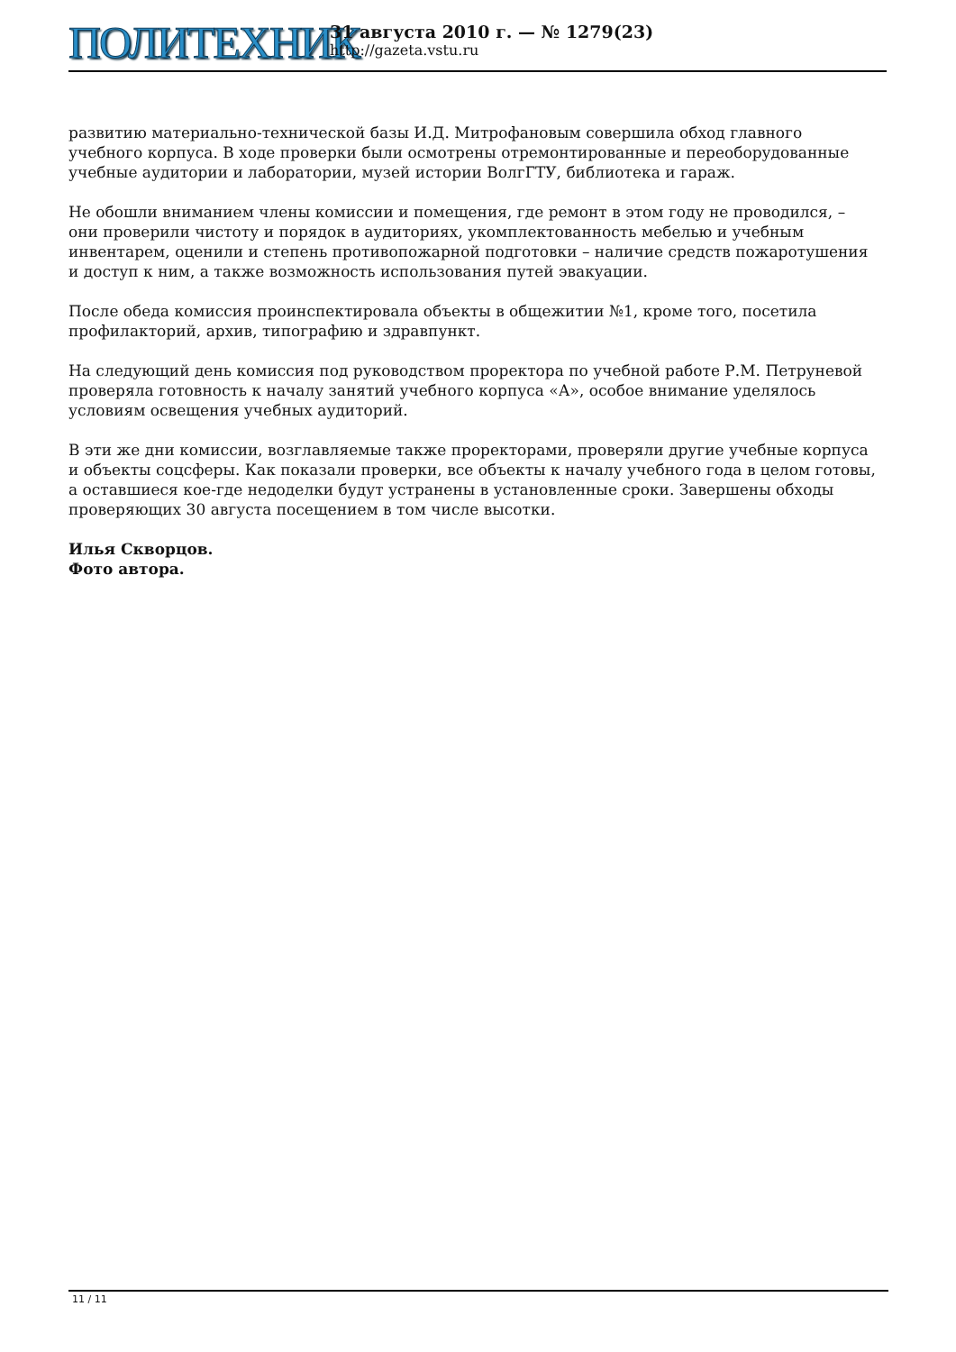ПОЛИТЕХНИК
31 августа 2010 г. — № 1279(23)
http://gazeta.vstu.ru
развитию материально-технической базы И.Д. Митрофановым совершила обход главного учебного корпуса. В ходе проверки были осмотрены отремонтированные и переоборудованные учебные аудитории и лаборатории, музей истории ВолгГТУ, библиотека и гараж.
Не обошли вниманием члены комиссии и помещения, где ремонт в этом году не проводился, – они проверили чистоту и порядок в аудиториях, укомплектованность мебелью и учебным инвентарем, оценили и степень противопожарной подготовки – наличие средств пожаротушения и доступ к ним, а также возможность использования путей эвакуации.
После обеда комиссия проинспектировала объекты в общежитии №1, кроме того, посетила профилакторий, архив, типографию и здравпункт.
На следующий день комиссия под руководством проректора по учебной работе Р.М. Петруневой проверяла готовность к началу занятий учебного корпуса «А», особое внимание уделялось условиям освещения учебных аудиторий.
В эти же дни комиссии, возглавляемые также проректорами, проверяли другие учебные корпуса и объекты соцсферы. Как показали проверки, все объекты к началу учебного года в целом готовы, а оставшиеся кое-где недоделки будут устранены в установленные сроки. Завершены обходы проверяющих 30 августа посещением в том числе высотки.
Илья Скворцов.
Фото автора.
11 / 11